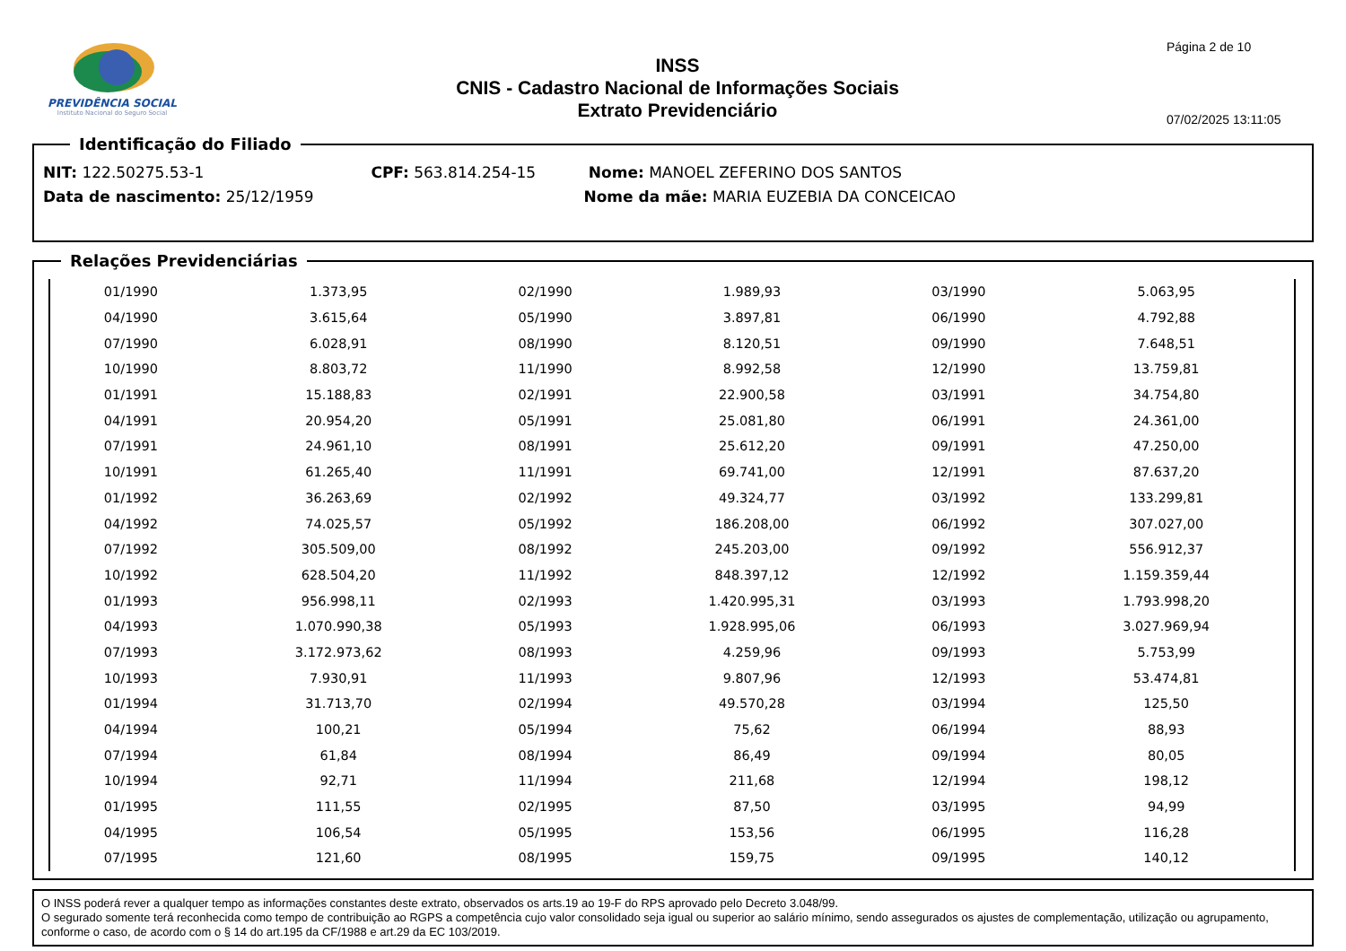PREVIDÊNCIA SOCIAL
Instituto Nacional do Seguro Social
INSS
CNIS - Cadastro Nacional de Informações Sociais
Extrato Previdenciário
Página 2 de 10
07/02/2025 13:11:05
Identificação do Filiado
NIT: 122.50275.53-1 CPF: 563.814.254-15 Nome: MANOEL ZEFERINO DOS SANTOS
Data de nascimento: 25/12/1959 Nome da mãe: MARIA EUZEBIA DA CONCEICAO
Relações Previdenciárias
| 01/1990 | 1.373,95 | 02/1990 | 1.989,93 | 03/1990 | 5.063,95 |
| 04/1990 | 3.615,64 | 05/1990 | 3.897,81 | 06/1990 | 4.792,88 |
| 07/1990 | 6.028,91 | 08/1990 | 8.120,51 | 09/1990 | 7.648,51 |
| 10/1990 | 8.803,72 | 11/1990 | 8.992,58 | 12/1990 | 13.759,81 |
| 01/1991 | 15.188,83 | 02/1991 | 22.900,58 | 03/1991 | 34.754,80 |
| 04/1991 | 20.954,20 | 05/1991 | 25.081,80 | 06/1991 | 24.361,00 |
| 07/1991 | 24.961,10 | 08/1991 | 25.612,20 | 09/1991 | 47.250,00 |
| 10/1991 | 61.265,40 | 11/1991 | 69.741,00 | 12/1991 | 87.637,20 |
| 01/1992 | 36.263,69 | 02/1992 | 49.324,77 | 03/1992 | 133.299,81 |
| 04/1992 | 74.025,57 | 05/1992 | 186.208,00 | 06/1992 | 307.027,00 |
| 07/1992 | 305.509,00 | 08/1992 | 245.203,00 | 09/1992 | 556.912,37 |
| 10/1992 | 628.504,20 | 11/1992 | 848.397,12 | 12/1992 | 1.159.359,44 |
| 01/1993 | 956.998,11 | 02/1993 | 1.420.995,31 | 03/1993 | 1.793.998,20 |
| 04/1993 | 1.070.990,38 | 05/1993 | 1.928.995,06 | 06/1993 | 3.027.969,94 |
| 07/1993 | 3.172.973,62 | 08/1993 | 4.259,96 | 09/1993 | 5.753,99 |
| 10/1993 | 7.930,91 | 11/1993 | 9.807,96 | 12/1993 | 53.474,81 |
| 01/1994 | 31.713,70 | 02/1994 | 49.570,28 | 03/1994 | 125,50 |
| 04/1994 | 100,21 | 05/1994 | 75,62 | 06/1994 | 88,93 |
| 07/1994 | 61,84 | 08/1994 | 86,49 | 09/1994 | 80,05 |
| 10/1994 | 92,71 | 11/1994 | 211,68 | 12/1994 | 198,12 |
| 01/1995 | 111,55 | 02/1995 | 87,50 | 03/1995 | 94,99 |
| 04/1995 | 106,54 | 05/1995 | 153,56 | 06/1995 | 116,28 |
| 07/1995 | 121,60 | 08/1995 | 159,75 | 09/1995 | 140,12 |
O INSS poderá rever a qualquer tempo as informações constantes deste extrato, observados os arts.19 ao 19-F do RPS aprovado pelo Decreto 3.048/99.
O segurado somente terá reconhecida como tempo de contribuição ao RGPS a competência cujo valor consolidado seja igual ou superior ao salário mínimo, sendo assegurados os ajustes de complementação, utilização ou agrupamento, conforme o caso, de acordo com o § 14 do art.195 da CF/1988 e art.29 da EC 103/2019.